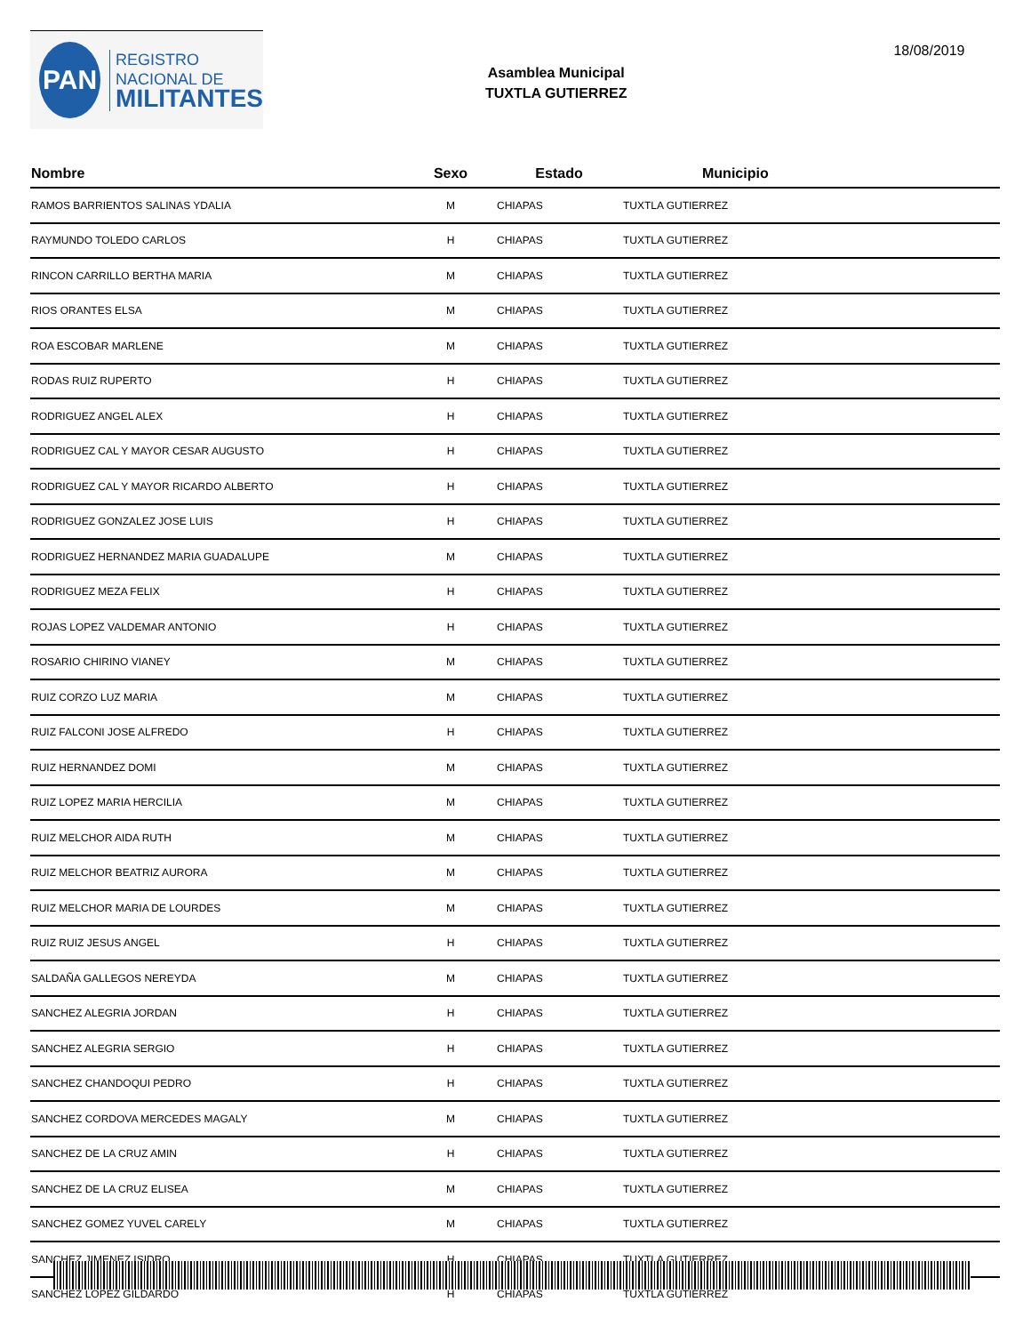PAN
REGISTRO
NACIONAL DE
MILITANTES
Asamblea Municipal
TUXTLA GUTIERREZ
18/08/2019
| Nombre | Sexo | Estado | Municipio |
| --- | --- | --- | --- |
| RAMOS BARRIENTOS SALINAS YDALIA | M | CHIAPAS | TUXTLA GUTIERREZ |
| RAYMUNDO TOLEDO CARLOS | H | CHIAPAS | TUXTLA GUTIERREZ |
| RINCON CARRILLO BERTHA MARIA | M | CHIAPAS | TUXTLA GUTIERREZ |
| RIOS ORANTES ELSA | M | CHIAPAS | TUXTLA GUTIERREZ |
| ROA ESCOBAR MARLENE | M | CHIAPAS | TUXTLA GUTIERREZ |
| RODAS RUIZ RUPERTO | H | CHIAPAS | TUXTLA GUTIERREZ |
| RODRIGUEZ ANGEL ALEX | H | CHIAPAS | TUXTLA GUTIERREZ |
| RODRIGUEZ CAL Y MAYOR CESAR AUGUSTO | H | CHIAPAS | TUXTLA GUTIERREZ |
| RODRIGUEZ CAL Y MAYOR RICARDO ALBERTO | H | CHIAPAS | TUXTLA GUTIERREZ |
| RODRIGUEZ GONZALEZ JOSE LUIS | H | CHIAPAS | TUXTLA GUTIERREZ |
| RODRIGUEZ HERNANDEZ MARIA GUADALUPE | M | CHIAPAS | TUXTLA GUTIERREZ |
| RODRIGUEZ MEZA FELIX | H | CHIAPAS | TUXTLA GUTIERREZ |
| ROJAS LOPEZ VALDEMAR ANTONIO | H | CHIAPAS | TUXTLA GUTIERREZ |
| ROSARIO CHIRINO VIANEY | M | CHIAPAS | TUXTLA GUTIERREZ |
| RUIZ CORZO LUZ MARIA | M | CHIAPAS | TUXTLA GUTIERREZ |
| RUIZ FALCONI JOSE ALFREDO | H | CHIAPAS | TUXTLA GUTIERREZ |
| RUIZ HERNANDEZ DOMI | M | CHIAPAS | TUXTLA GUTIERREZ |
| RUIZ LOPEZ MARIA HERCILIA | M | CHIAPAS | TUXTLA GUTIERREZ |
| RUIZ MELCHOR AIDA RUTH | M | CHIAPAS | TUXTLA GUTIERREZ |
| RUIZ MELCHOR BEATRIZ AURORA | M | CHIAPAS | TUXTLA GUTIERREZ |
| RUIZ MELCHOR MARIA DE LOURDES | M | CHIAPAS | TUXTLA GUTIERREZ |
| RUIZ RUIZ JESUS ANGEL | H | CHIAPAS | TUXTLA GUTIERREZ |
| SALDAÑA GALLEGOS NEREYDA | M | CHIAPAS | TUXTLA GUTIERREZ |
| SANCHEZ ALEGRIA JORDAN | H | CHIAPAS | TUXTLA GUTIERREZ |
| SANCHEZ ALEGRIA SERGIO | H | CHIAPAS | TUXTLA GUTIERREZ |
| SANCHEZ CHANDOQUI PEDRO | H | CHIAPAS | TUXTLA GUTIERREZ |
| SANCHEZ CORDOVA MERCEDES MAGALY | M | CHIAPAS | TUXTLA GUTIERREZ |
| SANCHEZ DE LA CRUZ AMIN | H | CHIAPAS | TUXTLA GUTIERREZ |
| SANCHEZ DE LA CRUZ ELISEA | M | CHIAPAS | TUXTLA GUTIERREZ |
| SANCHEZ GOMEZ YUVEL CARELY | M | CHIAPAS | TUXTLA GUTIERREZ |
| SANCHEZ JIMENEZ ISIDRO | H | CHIAPAS | TUXTLA GUTIERREZ |
| SANCHEZ LOPEZ GILDARDO | H | CHIAPAS | TUXTLA GUTIERREZ |